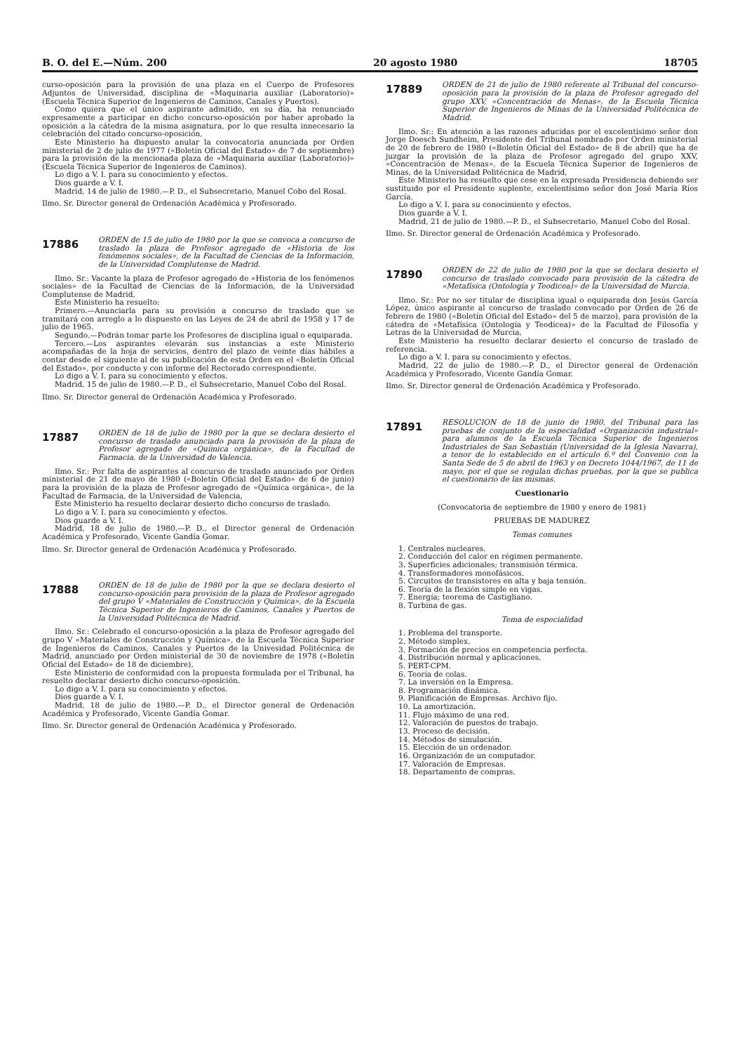B. O. del E.—Núm. 200 20 agosto 1980 18705
curso-oposición para la provisión de una plaza en el Cuerpo de Profesores Adjuntos de Universidad, disciplina de «Maquinaria auxiliar (Laboratorio)» (Escuela Técnica Superior de Ingenieros de Caminos, Canales y Puertos).
Como quiera que el único aspirante admitido, en su día, ha renunciado expresamente a participar en dicho concurso-oposición por haber aprobado la oposición a la cátedra de la misma asignatura, por lo que resulta innecesario la celebración del citado concurso-oposición,
Este Ministerio ha dispuesto anular la convocatoria anunciada por Orden ministerial de 2 de julio de 1977 («Boletín Oficial del Estado» de 7 de septiembre) para la provisión de la mencionada plaza de «Maquinaria auxiliar (Laboratorio)» (Escuela Técnica Superior de Ingenieros de Caminos).
Lo digo a V. I. para su conocimiento y efectos.
Dios guarde a V. I.
Madrid, 14 de julio de 1980.—P. D., el Subsecretario, Manuel Cobo del Rosal.
Ilmo. Sr. Director general de Ordenación Académica y Profesorado.
17886
ORDEN de 15 de julio de 1980 por la que se convoca a concurso de traslado la plaza de Profesor agregado de «Historia de los fenómenos sociales», de la Facultad de Ciencias de la Información, de la Universidad Complutense de Madrid.
Ilmo. Sr.: Vacante la plaza de Profesor agregado de «Historia de los fenómenos sociales» de la Facultad de Ciencias de la Información, de la Universidad Complutense de Madrid,
Este Ministerio ha resuelto:
Primero.—Anunciarla para su provisión a concurso de traslado que se tramitará con arreglo a lo dispuesto en las Leyes de 24 de abril de 1958 y 17 de julio de 1965.
Segundo.—Podrán tomar parte los Profesores de disciplina igual o equiparada.
Tercero.—Los aspirantes elevarán sus instancias a este Ministerio acompañadas de la hoja de servicios, dentro del plazo de veinte días hábiles a contar desde el siguiente al de su publicación de esta Orden en el «Boletín Oficial del Estado», por conducto y con informe del Rectorado correspondiente.
Lo digo a V. I. para su conocimiento y efectos.
Madrid, 15 de julio de 1980.—P. D., el Subsecretario, Manuel Cobo del Rosal.
Ilmo. Sr. Director general de Ordenación Académica y Profesorado.
17887
ORDEN de 18 de julio de 1980 por la que se declara desierto el concurso de traslado anunciado para la provisión de la plaza de Profesor agregado de «Química orgánica», de la Facultad de Farmacia, de la Universidad de Valencia.
Ilmo. Sr.: Por falta de aspirantes al concurso de traslado anunciado por Orden ministerial de 21 de mayo de 1980 («Boletín Oficial del Estado» de 6 de junio) para la provisión de la plaza de Profesor agregado de «Química orgánica», de la Facultad de Farmacia, de la Universidad de Valencia,
Este Ministerio ha resuelto declarar desierto dicho concurso de traslado.
Lo digo a V. I. para su conocimiento y efectos.
Dios guarde a V. I.
Madrid, 18 de julio de 1980.—P. D., el Director general de Ordenación Académica y Profesorado, Vicente Gandía Gomar.
Ilmo. Sr. Director general de Ordenación Académica y Profesorado.
17888
ORDEN de 18 de julio de 1980 por la que se declara desierto el concurso-oposición para provisión de la plaza de Profesor agregado del grupo V «Materiales de Construcción y Química», de la Escuela Técnica Superior de Ingenieros de Caminos, Canales y Puertos de la Universidad Politécnica de Madrid.
Ilmo. Sr.: Celebrado el concurso-oposición a la plaza de Profesor agregado del grupo V «Materiales de Construcción y Química», de la Escuela Técnica Superior de Ingenieros de Caminos, Canales y Puertos de la Univesidad Politécnica de Madrid, anunciado por Orden ministerial de 30 de noviembre de 1978 («Boletín Oficial del Estado» de 18 de diciembre),
Este Ministerio de conformidad con la propuesta formulada por el Tribunal, ha resuelto declarar desierto dicho concurso-oposición.
Lo digo a V. I. para su conocimiento y efectos.
Dios guarde a V. I.
Madrid, 18 de julio de 1980.—P. D., el Director general de Ordenación Académica y Profesorado, Vicente Gandía Gomar.
Ilmo. Sr. Director general de Ordenación Académica y Profesorado.
17889
ORDEN de 21 de julio de 1980 referente al Tribunal del concurso-oposición para la provisión de la plaza de Profesor agregado del grupo XXV, «Concentración de Menas», de la Escuela Técnica Superior de Ingenieros de Minas de la Universidad Politécnica de Madrid.
Ilmo. Sr.: En atención a las razones aducidas por el excelentísimo señor don Jorge Doesch Sundheim, Presidente del Tribunal nombrado por Orden ministerial de 20 de febrero de 1980 («Boletín Oficial del Estado» de 8 de abril) que ha de juzgar la provisión de la plaza de Profesor agregado del grupo XXV, «Concentración de Menas», de la Escuela Técnica Superior de Ingenieros de Minas, de la Universidad Politécnica de Madrid,
Este Ministerio ha resuelto que cese en la expresada Presidencia debiendo ser sustituido por el Presidente suplente, excelentísimo señor don José María Ríos García.
Lo digo a V. I. para su conocimiento y efectos.
Dios guarde a V. I.
Madrid, 21 de julio de 1980.—P. D., el Subsecretario, Manuel Cobo del Rosal.
Ilmo. Sr. Director general de Ordenación Académica y Profesorado.
17890
ORDEN de 22 de julio de 1980 por la que se declara desierto el concurso de traslado convocado para provisión de la cátedra de «Metafísica (Ontología y Teodicea)» de la Universidad de Murcia.
Ilmo. Sr.: Por no ser titular de disciplina igual o equiparada don Jesús García López, único aspirante al concurso de traslado convocado por Orden de 26 de febrero de 1980 («Boletín Oficial del Estado» del 5 de marzo), para provisión de la cátedra de «Metafísica (Ontología y Teodicea)» de la Facultad de Filosofía y Letras de la Universidad de Murcia,
Este Ministerio ha resuelto declarar desierto el concurso de traslado de referencia.
Lo digo a V. I. para su conocimiento y efectos.
Madrid, 22 de julio de 1980.—P. D., el Director general de Ordenación Académica y Profesorado, Vicente Gandía Gomar.
Ilmo. Sr. Director general de Ordenación Académica y Profesorado.
17891
RESOLUCION de 18 de junio de 1980, del Tribunal para las pruebas de conjunto de la especialidad «Organización industrial» para alumnos de la Escuela Técnica Superior de Ingenieros Industriales de San Sebastián (Universidad de la Iglesia Navarra), a tenor de lo establecido en el artículo 6.º del Convenio con la Santa Sede de 5 de abril de 1963 y en Decreto 1044/1967, de 11 de mayo, por el que se regulan dichas pruebas, por la que se publica el cuestionario de las mismas.
Cuestionario
(Convocatoria de septiembre de 1980 y enero de 1981)
PRUEBAS DE MADUREZ
Temas comunes
1. Centrales nucleares.
2. Conducción del calor en régimen permanente.
3. Superficies adicionales; transmisión térmica.
4. Transformadores monofásicos.
5. Circuitos de transistores en alta y baja tensión.
6. Teoría de la flexión simple en vigas.
7. Energía; teorema de Castigliano.
8. Turbina de gas.
Tema de especialidad
1. Problema del transporte.
2. Método simplex.
3. Formación de precios en competencia perfecta.
4. Distribución normal y aplicaciones.
5. PERT-CPM.
6. Teoría de colas.
7. La inversión en la Empresa.
8. Programación dinámica.
9. Planificación de Empresas. Archivo fijo.
10. La amortización.
11. Flujo máximo de una red.
12. Valoración de puestos de trabajo.
13. Proceso de decisión.
14. Métodos de simulación.
15. Elección de un ordenador.
16. Organización de un computador.
17. Valoración de Empresas.
18. Departamento de compras.